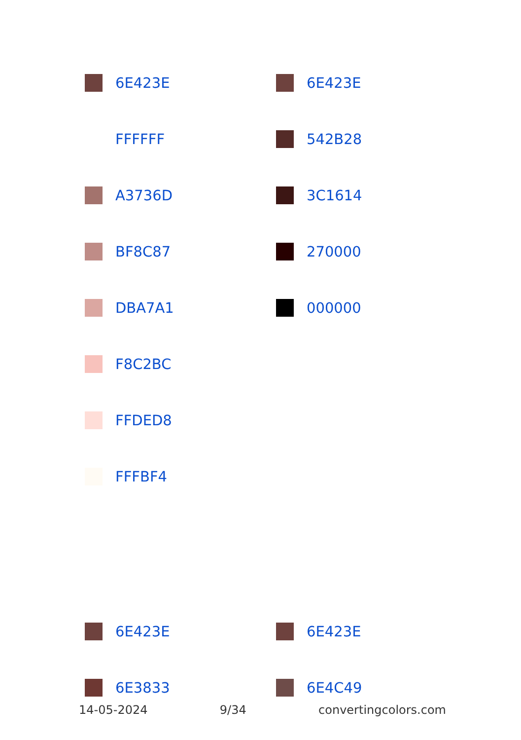6E423E
FFFFFF
A3736D
BF8C87
DBA7A1
F8C2BC
FFDED8
FFFBF4
6E423E
542B28
3C1614
270000
000000
6E423E
6E3833
6E423E
6E4C49
14-05-2024 9/34 convertingcolors.com